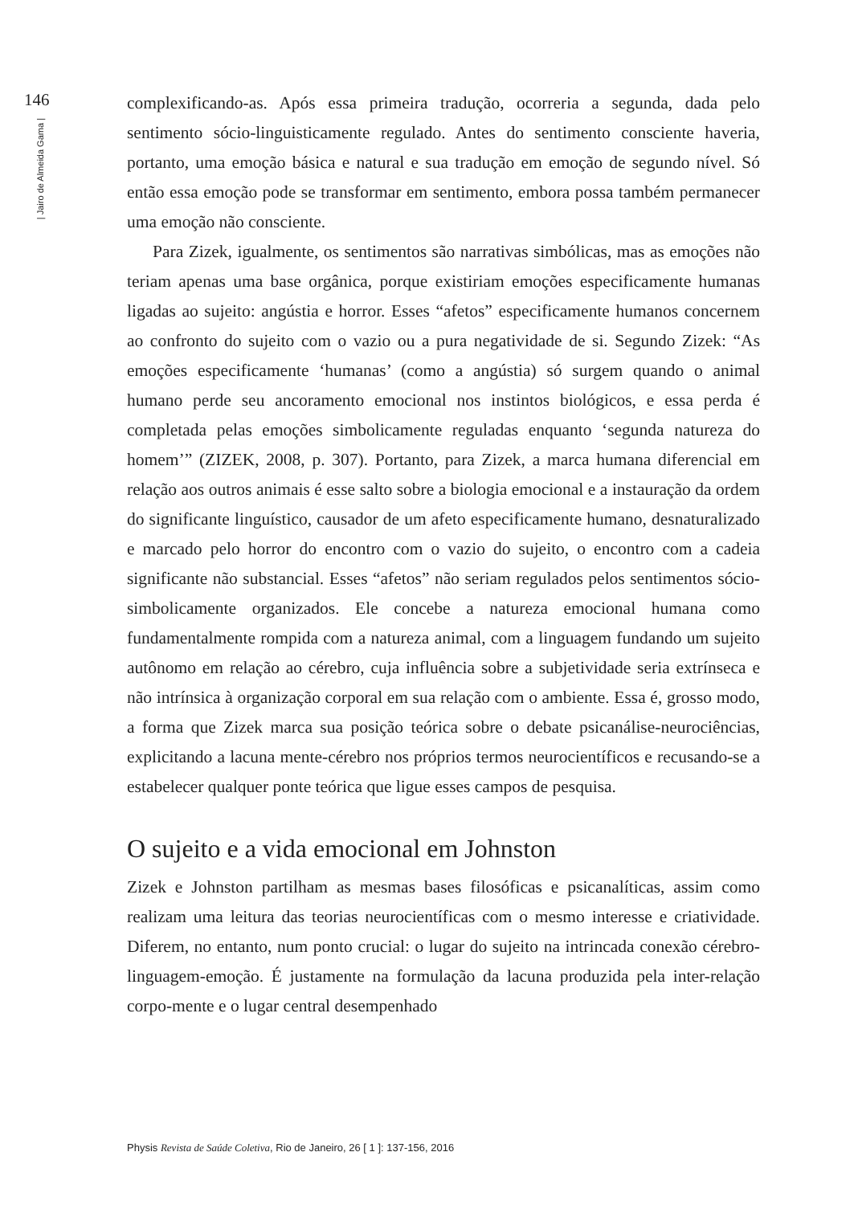146
| Jairo de Almeida Gama |
complexificando-as. Após essa primeira tradução, ocorreria a segunda, dada pelo sentimento sócio-linguisticamente regulado. Antes do sentimento consciente haveria, portanto, uma emoção básica e natural e sua tradução em emoção de segundo nível. Só então essa emoção pode se transformar em sentimento, embora possa também permanecer uma emoção não consciente.
Para Zizek, igualmente, os sentimentos são narrativas simbólicas, mas as emoções não teriam apenas uma base orgânica, porque existiriam emoções especificamente humanas ligadas ao sujeito: angústia e horror. Esses “afetos” especificamente humanos concernem ao confronto do sujeito com o vazio ou a pura negatividade de si. Segundo Zizek: “As emoções especificamente ‘humanas’ (como a angústia) só surgem quando o animal humano perde seu ancoramento emocional nos instintos biológicos, e essa perda é completada pelas emoções simbolicamente reguladas enquanto ‘segunda natureza do homem’” (ZIZEK, 2008, p. 307). Portanto, para Zizek, a marca humana diferencial em relação aos outros animais é esse salto sobre a biologia emocional e a instauração da ordem do significante linguístico, causador de um afeto especificamente humano, desnaturalizado e marcado pelo horror do encontro com o vazio do sujeito, o encontro com a cadeia significante não substancial. Esses “afetos” não seriam regulados pelos sentimentos sócio-simbolicamente organizados. Ele concebe a natureza emocional humana como fundamentalmente rompida com a natureza animal, com a linguagem fundando um sujeito autônomo em relação ao cérebro, cuja influência sobre a subjetividade seria extrínseca e não intrínsica à organização corporal em sua relação com o ambiente. Essa é, grosso modo, a forma que Zizek marca sua posição teórica sobre o debate psicanálise-neurociências, explicitando a lacuna mente-cérebro nos próprios termos neurocientíficos e recusando-se a estabelecer qualquer ponte teórica que ligue esses campos de pesquisa.
O sujeito e a vida emocional em Johnston
Zizek e Johnston partilham as mesmas bases filosóficas e psicanalíticas, assim como realizam uma leitura das teorias neurocientíficas com o mesmo interesse e criatividade. Diferem, no entanto, num ponto crucial: o lugar do sujeito na intrincada conexão cérebro-linguagem-emoção. É justamente na formulação da lacuna produzida pela inter-relação corpo-mente e o lugar central desempenhado
Physis Revista de Saúde Coletiva, Rio de Janeiro, 26 [ 1 ]: 137-156, 2016